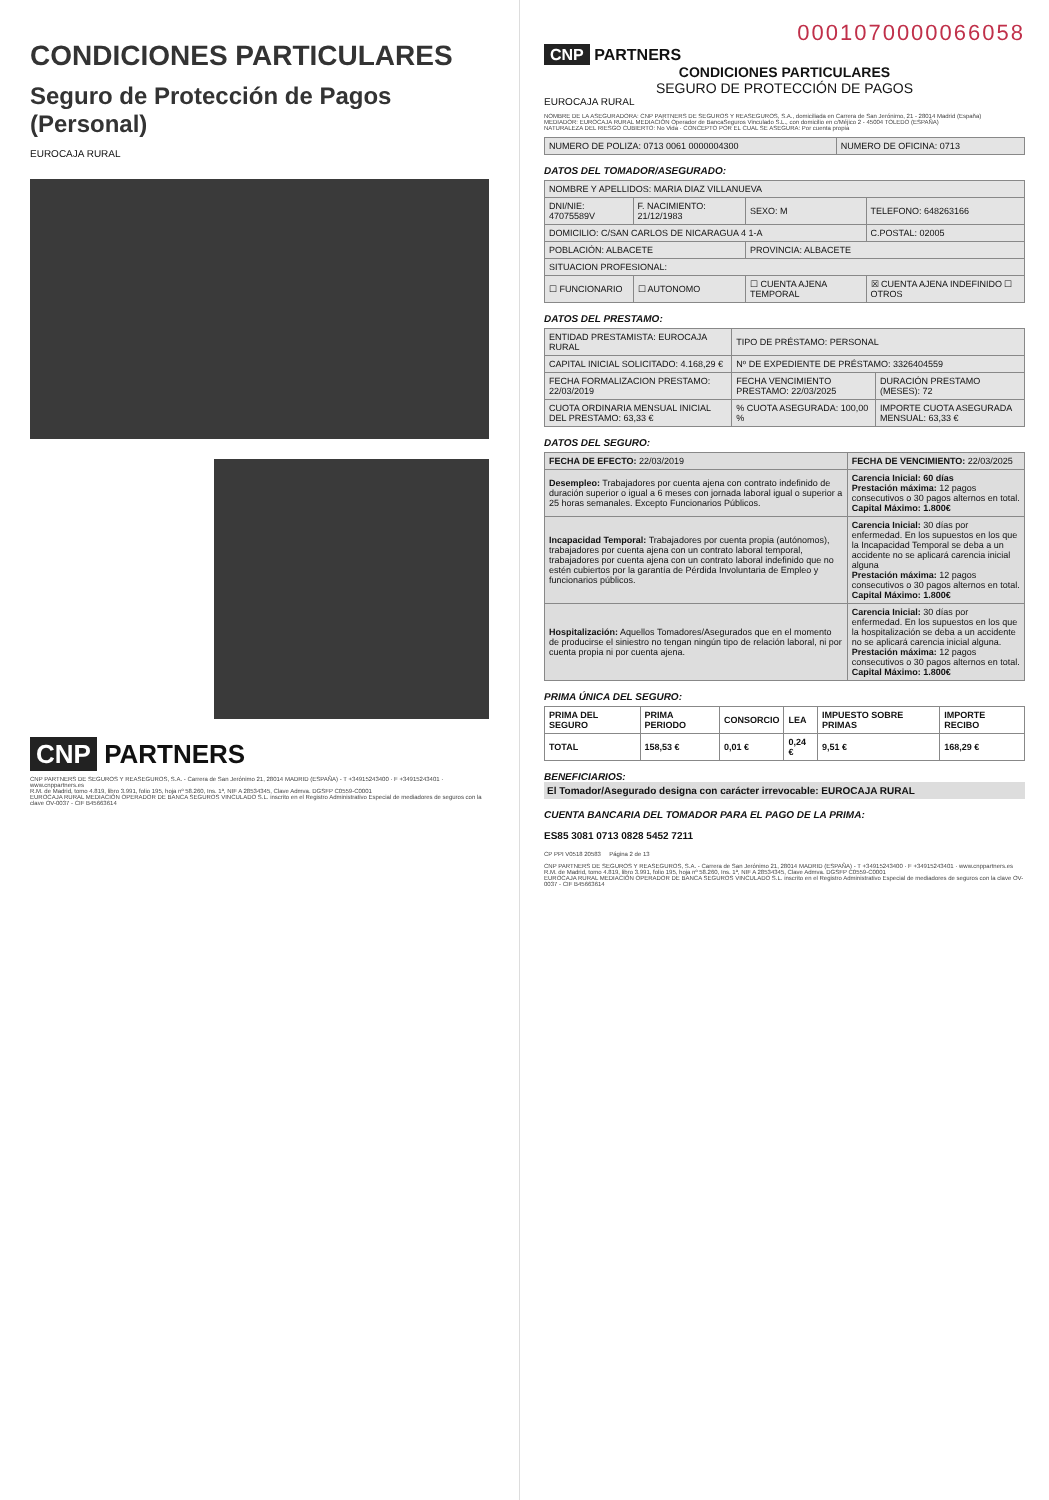CONDICIONES PARTICULARES
Seguro de Protección de Pagos (Personal)
EUROCAJA RURAL
CNP PARTNERS
CNP PARTNERS DE SEGUROS Y REASEGUROS, S.A. - Carrera de San Jerónimo 21, 28014 MADRID (ESPAÑA) - T +34915243400 · F +34915243401 · www.cnppartners.es
R.M. de Madrid, tomo 4.819, libro 3.991, folio 195, hoja nº 58.260, Ins. 1ª, NIF A 28534345, Clave Admva. DGSFP C0559-C0001
EUROCAJA RURAL MEDIACIÓN OPERADOR DE BANCA SEGUROS VINCULADO S.L. inscrito en el Registro Administrativo Especial de mediadores de seguros con la clave OV-0037 - CIF B45663614
0001070000066058
CNP PARTNERS
CONDICIONES PARTICULARES
SEGURO DE PROTECCIÓN DE PAGOS
EUROCAJA RURAL
NOMBRE DE LA ASEGURADORA: CNP PARTNERS DE SEGUROS Y REASEGUROS, S.A., domiciliada en Carrera de San Jerónimo, 21 - 28014 Madrid (España)
MEDIADOR: EUROCAJA RURAL MEDIACIÓN Operador de BancaSeguros Vinculado S.L., con domicilio en c/Méjico 2 - 45004 TOLEDO (ESPAÑA)
NATURALEZA DEL RIESGO CUBIERTO: No Vida · CONCEPTO POR EL CUAL SE ASEGURA: Por cuenta propia
| NUMERO DE POLIZA: 0713 0061 0000004300 | NUMERO DE OFICINA: 0713 |
DATOS DEL TOMADOR/ASEGURADO:
| NOMBRE Y APELLIDOS: MARIA DIAZ VILLANUEVA | | | |
| DNI/NIE: 47075589V | F. NACIMIENTO: 21/12/1983 | SEXO: M | TELEFONO: 648263166 |
| DOMICILIO: C/SAN CARLOS DE NICARAGUA 4 1-A | | | C.POSTAL: 02005 |
| POBLACIÓN: ALBACETE | | PROVINCIA: ALBACETE | |
| SITUACION PROFESIONAL: | | | |
| ☐ FUNCIONARIO | ☐ AUTONOMO | ☐ CUENTA AJENA TEMPORAL | ☒ CUENTA AJENA INDEFINIDO ☐ OTROS |
DATOS DEL PRESTAMO:
| ENTIDAD PRESTAMISTA: EUROCAJA RURAL | TIPO DE PRÉSTAMO: PERSONAL | |
| CAPITAL INICIAL SOLICITADO: 4.168,29 € | Nº DE EXPEDIENTE DE PRÉSTAMO: 3326404559 | |
| FECHA FORMALIZACION PRESTAMO: 22/03/2019 | FECHA VENCIMIENTO PRESTAMO: 22/03/2025 | DURACIÓN PRESTAMO (MESES): 72 |
| CUOTA ORDINARIA MENSUAL INICIAL DEL PRESTAMO: 63,33 € | % CUOTA ASEGURADA: 100,00 % | IMPORTE CUOTA ASEGURADA MENSUAL: 63,33 € |
DATOS DEL SEGURO:
| FECHA DE EFECTO: 22/03/2019 | FECHA DE VENCIMIENTO: 22/03/2025 |
| Desempleo: Trabajadores por cuenta ajena con contrato indefinido de duración superior o igual a 6 meses con jornada laboral igual o superior a 25 horas semanales. Excepto Funcionarios Públicos. | Carencia Inicial: 60 días Prestación máxima: 12 pagos consecutivos o 30 pagos alternos en total. Capital Máximo: 1.800€ |
| Incapacidad Temporal: Trabajadores por cuenta propia (autónomos), trabajadores por cuenta ajena con un contrato laboral temporal, trabajadores por cuenta ajena con un contrato laboral indefinido que no estén cubiertos por la garantía de Pérdida Involuntaria de Empleo y funcionarios públicos. | Carencia Inicial: 30 días por enfermedad. En los supuestos en los que la Incapacidad Temporal se deba a un accidente no se aplicará carencia inicial alguna Prestación máxima: 12 pagos consecutivos o 30 pagos alternos en total. Capital Máximo: 1.800€ |
| Hospitalización: Aquellos Tomadores/Asegurados que en el momento de producirse el siniestro no tengan ningún tipo de relación laboral, ni por cuenta propia ni por cuenta ajena. | Carencia Inicial: 30 días por enfermedad. En los supuestos en los que la hospitalización se deba a un accidente no se aplicará carencia inicial alguna. Prestación máxima: 12 pagos consecutivos o 30 pagos alternos en total. Capital Máximo: 1.800€ |
PRIMA ÚNICA DEL SEGURO:
| PRIMA DEL SEGURO | PRIMA PERIODO | CONSORCIO | LEA | IMPUESTO SOBRE PRIMAS | IMPORTE RECIBO |
| --- | --- | --- | --- | --- | --- |
| TOTAL | 158,53 € | 0,01 € | 0,24 € | 9,51 € | 168,29 € |
BENEFICIARIOS:
El Tomador/Asegurado designa con carácter irrevocable: EUROCAJA RURAL
CUENTA BANCARIA DEL TOMADOR PARA EL PAGO DE LA PRIMA:
ES85 3081 0713 0828 5452 7211
CP PPI V0518 20583 Página 2 de 13
CNP PARTNERS DE SEGUROS Y REASEGUROS, S.A. - Carrera de San Jerónimo 21, 28014 MADRID (ESPAÑA) - T +34915243400 · F +34915243401 · www.cnppartners.es
R.M. de Madrid, tomo 4.819, libro 3.991, folio 195, hoja nº 58.260, Ins. 1ª, NIF A 28534345, Clave Admva. DGSFP C0559-C0001
EUROCAJA RURAL MEDIACIÓN OPERADOR DE BANCA SEGUROS VINCULADO S.L. inscrito en el Registro Administrativo Especial de mediadores de seguros con la clave OV-0037 - CIF B45663614